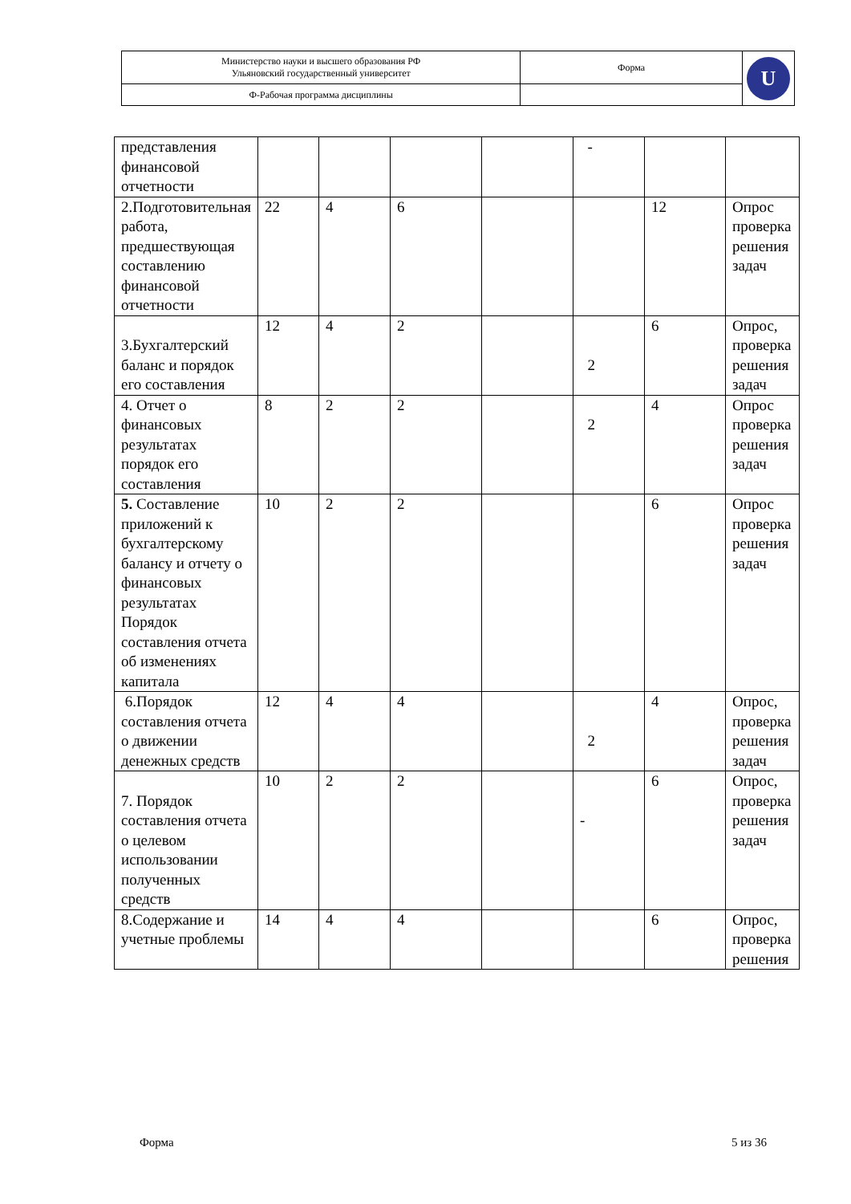| Министерство науки и высшего образования РФ Ульяновский государственный университет | Форма | U |
| Ф-Рабочая программа дисциплины | | |
| представления финансовой отчетности | | | | | - | | |
| 2.Подготовительная работа, предшествующая составлению финансовой отчетности | 22 | 4 | 6 | | | 12 | Опрос проверка решения задач |
| 3.Бухгалтерский баланс и порядок его составления | 12 | 4 | 2 | | 2 | 6 | Опрос, проверка решения задач |
| 4. Отчет о финансовых результатах порядок его составления | 8 | 2 | 2 | | 2 | 4 | Опрос проверка решения задач |
| 5. Составление приложений к бухгалтерскому балансу и отчету о финансовых результатах Порядок составления отчета об изменениях капитала | 10 | 2 | 2 | | | 6 | Опрос проверка решения задач |
| 6.Порядок составления отчета о движении денежных средств | 12 | 4 | 4 | | 2 | 4 | Опрос, проверка решения задач |
| 7. Порядок составления отчета о целевом использовании полученных средств | 10 | 2 | 2 | | - | 6 | Опрос, проверка решения задач |
| 8.Содержание и учетные проблемы | 14 | 4 | 4 | | | 6 | Опрос, проверка решения |
Форма 5 из 36